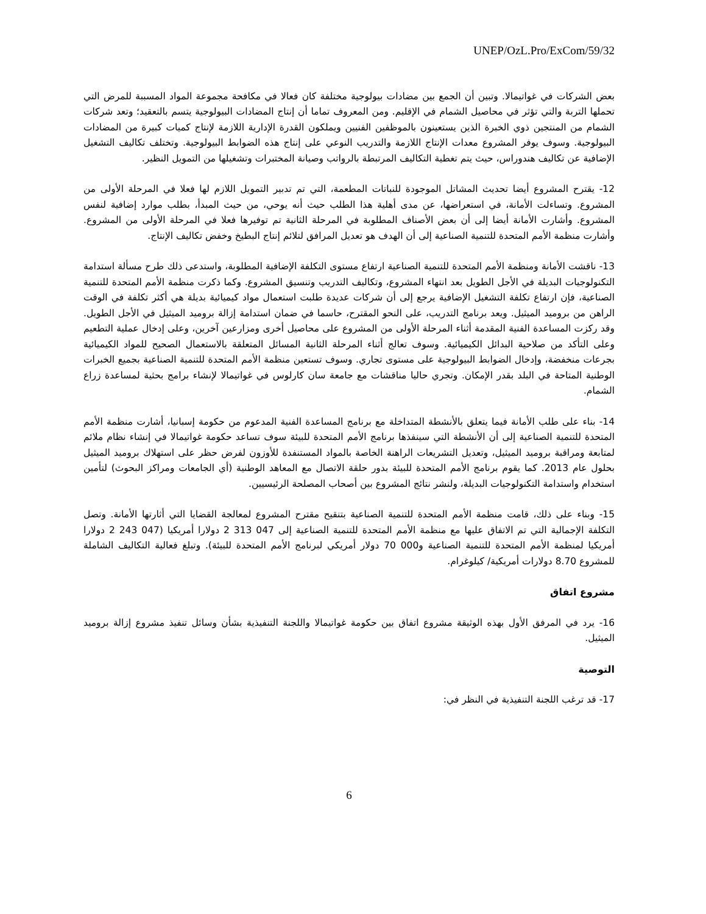UNEP/OzL.Pro/ExCom/59/32
بعض الشركات في غواتيمالا. وتبين أن الجمع بين مضادات بيولوجية مختلفة كان فعالا في مكافحة مجموعة المواد المسببة للمرض التي تحملها التربة والتي تؤثر في محاصيل الشمام في الإقليم. ومن المعروف تماما أن إنتاج المضادات البيولوجية يتسم بالتعقيد؛ وتعد شركات الشمام من المنتجين ذوي الخبرة الذين يستعينون بالموظفين الفنيين ويملكون القدرة الإدارية اللازمة لإنتاج كميات كبيرة من المضادات البيولوجية. وسوف يوفر المشروع معدات الإنتاج اللازمة والتدريب النوعي على إنتاج هذه الضوابط البيولوجية. وتختلف تكاليف التشغيل الإضافية عن تكاليف هندوراس، حيث يتم تغطية التكاليف المرتبطة بالرواتب وصيانة المختبرات وتشغيلها من التمويل النظير.
12- يقترح المشروع أيضا تحديث المشاتل الموجودة للنباتات المطعمة، التي تم تدبير التمويل اللازم لها فعلا في المرحلة الأولى من المشروع. وتساءلت الأمانة، في استعراضها، عن مدى أهلية هذا الطلب حيث أنه يوحي، من حيث المبدأ، بطلب موارد إضافية لنفس المشروع. وأشارت الأمانة أيضا إلى أن بعض الأصناف المطلوبة في المرحلة الثانية تم توفيرها فعلا في المرحلة الأولى من المشروع. وأشارت منظمة الأمم المتحدة للتنمية الصناعية إلى أن الهدف هو تعديل المرافق لتلائم إنتاج البطيخ وخفض تكاليف الإنتاج.
13- ناقشت الأمانة ومنظمة الأمم المتحدة للتنمية الصناعية ارتفاع مستوى التكلفة الإضافية المطلوبة، واستدعى ذلك طرح مسألة استدامة التكنولوجيات البديلة في الأجل الطويل بعد انتهاء المشروع، وتكاليف التدريب وتنسيق المشروع. وكما ذكرت منظمة الأمم المتحدة للتنمية الصناعية، فإن ارتفاع تكلفة التشغيل الإضافية يرجع إلى أن شركات عديدة طلبت استعمال مواد كيميائية بديلة هي أكثر تكلفة في الوقت الراهن من بروميد الميثيل. ويعد برنامج التدريب، على النحو المقترح، حاسما في ضمان استدامة إزالة بروميد الميثيل في الأجل الطويل. وقد ركزت المساعدة الفنية المقدمة أثناء المرحلة الأولى من المشروع على محاصيل أخرى ومزارعين آخرين، وعلى إدخال عملية التطعيم وعلى التأكد من صلاحية البدائل الكيميائية. وسوف تعالج أثناء المرحلة الثانية المسائل المتعلقة بالاستعمال الصحيح للمواد الكيميائية بجرعات منخفضة، وإدخال الضوابط البيولوجية على مستوى تجاري. وسوف تستعين منظمة الأمم المتحدة للتنمية الصناعية بجميع الخبرات الوطنية المتاحة في البلد بقدر الإمكان. وتجري حاليا مناقشات مع جامعة سان كارلوس في غواتيمالا لإنشاء برامج بحثية لمساعدة زراع الشمام.
14- بناء على طلب الأمانة فيما يتعلق بالأنشطة المتداخلة مع برنامج المساعدة الفنية المدعوم من حكومة إسبانيا، أشارت منظمة الأمم المتحدة للتنمية الصناعية إلى أن الأنشطة التي سينفذها برنامج الأمم المتحدة للبيئة سوف تساعد حكومة غواتيمالا في إنشاء نظام ملائم لمتابعة ومراقبة بروميد الميثيل، وتعديل التشريعات الراهنة الخاصة بالمواد المستنفدة للأوزون لفرض حظر على استهلاك بروميد الميثيل بحلول عام 2013. كما يقوم برنامج الأمم المتحدة للبيئة بدور حلقة الاتصال مع المعاهد الوطنية (أي الجامعات ومراكز البحوث) لتأمين استخدام واستدامة التكنولوجيات البديلة، ولنشر نتائج المشروع بين أصحاب المصلحة الرئيسيين.
15- وبناء على ذلك، قامت منظمة الأمم المتحدة للتنمية الصناعية بتنقيح مقترح المشروع لمعالجة القضايا التي أثارتها الأمانة. وتصل التكلفة الإجمالية التي تم الاتفاق عليها مع منظمة الأمم المتحدة للتنمية الصناعية إلى 047 313 2 دولارا أمريكيا (047 243 2 دولارا أمريكيا لمنظمة الأمم المتحدة للتنمية الصناعية و000 70 دولار أمريكي لبرنامج الأمم المتحدة للبيئة). وتبلغ فعالية التكاليف الشاملة للمشروع 8.70 دولارات أمريكية/ كيلوغرام.
مشروع اتفاق
16- يرد في المرفق الأول بهذه الوثيقة مشروع اتفاق بين حكومة غواتيمالا واللجنة التنفيذية بشأن وسائل تنفيذ مشروع إزالة بروميد الميثيل.
التوصية
17- قد ترغب اللجنة التنفيذية في النظر في:
6